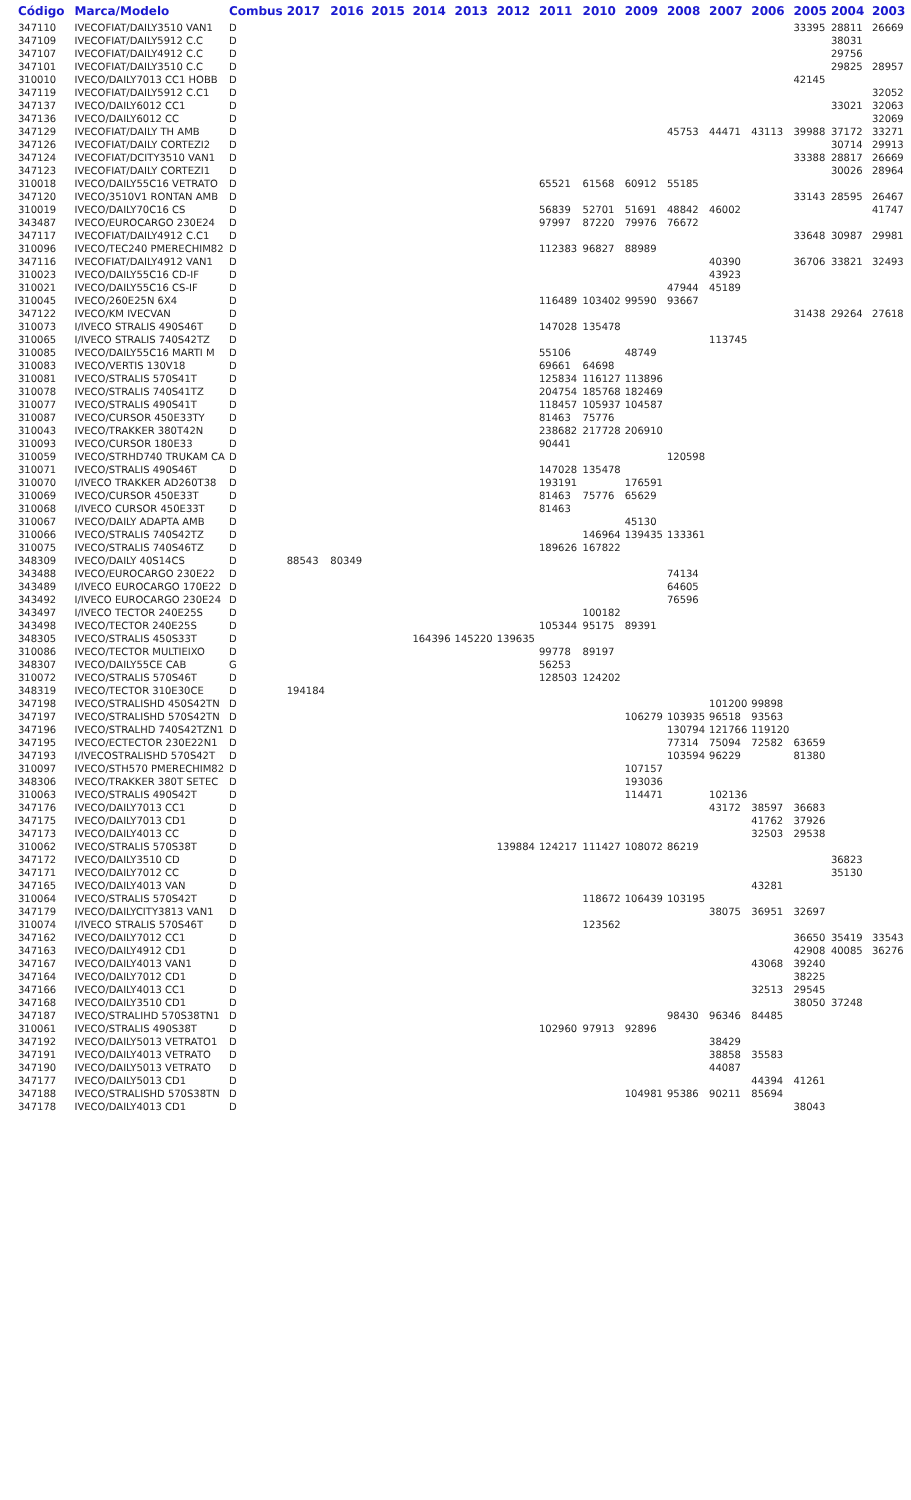| Código | Marca/Modelo | Combus | 2017 | 2016 | 2015 | 2014 | 2013 | 2012 | 2011 | 2010 | 2009 | 2008 | 2007 | 2006 | 2005 | 2004 | 2003 |
| --- | --- | --- | --- | --- | --- | --- | --- | --- | --- | --- | --- | --- | --- | --- | --- | --- | --- |
| 347110 | IVECOFIAT/DAILY3510 VAN1 | D | | | | | | | | | | | | | 33395 | 28811 | 26669 |
| 347109 | IVECOFIAT/DAILY5912 C.C | D | | | | | | | | | | | | | | 38031 | |
| 347107 | IVECOFIAT/DAILY4912 C.C | D | | | | | | | | | | | | | | 29756 | |
| 347101 | IVECOFIAT/DAILY3510 C.C | D | | | | | | | | | | | | | | 29825 | 28957 |
| 310010 | IVECO/DAILY7013 CC1 HOBB | D | | | | | | | | | | | | | 42145 | | |
| 347119 | IVECOFIAT/DAILY5912 C.C1 | D | | | | | | | | | | | | | | | 32052 |
| 347137 | IVECO/DAILY6012 CC1 | D | | | | | | | | | | | | | | 33021 | 32063 |
| 347136 | IVECO/DAILY6012 CC | D | | | | | | | | | | | | | | | 32069 |
| 347129 | IVECOFIAT/DAILY TH AMB | D | | | | | | | | | | 45753 | 44471 | 43113 | 39988 | 37172 | 33271 |
| 347126 | IVECOFIAT/DAILY CORTEZI2 | D | | | | | | | | | | | | | | 30714 | 29913 |
| 347124 | IVECOFIAT/DCITY3510 VAN1 | D | | | | | | | | | | | | | 33388 | 28817 | 26669 |
| 347123 | IVECOFIAT/DAILY CORTEZI1 | D | | | | | | | | | | | | | | 30026 | 28964 |
| 310018 | IVECO/DAILY55C16 VETRATO | D | | | | | | | 65521 | 61568 | 60912 | 55185 | | | | | |
| 347120 | IVECO/3510V1 RONTAN AMB | D | | | | | | | | | | | | | 33143 | 28595 | 26467 |
| 310019 | IVECO/DAILY70C16 CS | D | | | | | | | 56839 | 52701 | 51691 | 48842 | 46002 | | | | 41747 |
| 343487 | IVECO/EUROCARGO 230E24 | D | | | | | | | 97997 | 87220 | 79976 | 76672 | | | | | |
| 347117 | IVECOFIAT/DAILY4912 C.C1 | D | | | | | | | | | | | | | 33648 | 30987 | 29981 |
| 310096 | IVECO/TEC240 PMERECHIM82 | D | | | | | | | 112383 | 96827 | 88989 | | | | | | |
| 347116 | IVECOFIAT/DAILY4912 VAN1 | D | | | | | | | | | | | 40390 | | 36706 | 33821 | 32493 |
| 310023 | IVECO/DAILY55C16 CD-IF | D | | | | | | | | | | | 43923 | | | | |
| 310021 | IVECO/DAILY55C16 CS-IF | D | | | | | | | | | | 47944 | 45189 | | | | |
| 310045 | IVECO/260E25N 6X4 | D | | | | | | | 116489 | 103402 | 99590 | 93667 | | | | | |
| 347122 | IVECO/KM IVECVAN | D | | | | | | | | | | | | | 31438 | 29264 | 27618 |
| 310073 | I/IVECO STRALIS 490S46T | D | | | | | | | 147028 | 135478 | | | | | | | |
| 310065 | I/IVECO STRALIS 740S42TZ | D | | | | | | | | | | | 113745 | | | | |
| 310085 | IVECO/DAILY55C16 MARTI M | D | | | | | | | 55106 | | 48749 | | | | | | |
| 310083 | IVECO/VERTIS 130V18 | D | | | | | | | 69661 | 64698 | | | | | | | |
| 310081 | IVECO/STRALIS 570S41T | D | | | | | | | 125834 | 116127 | 113896 | | | | | | |
| 310078 | IVECO/STRALIS 740S41TZ | D | | | | | | | 204754 | 185768 | 182469 | | | | | | |
| 310077 | IVECO/STRALIS 490S41T | D | | | | | | | 118457 | 105937 | 104587 | | | | | | |
| 310087 | IVECO/CURSOR 450E33TY | D | | | | | | | 81463 | 75776 | | | | | | | |
| 310043 | IVECO/TRAKKER 380T42N | D | | | | | | | 238682 | 217728 | 206910 | | | | | | |
| 310093 | IVECO/CURSOR 180E33 | D | | | | | | | 90441 | | | | | | | | |
| 310059 | IVECO/STRHD740 TRUKAM CA | D | | | | | | | | | | 120598 | | | | | |
| 310071 | IVECO/STRALIS 490S46T | D | | | | | | | 147028 | 135478 | | | | | | | |
| 310070 | I/IVECO TRAKKER AD260T38 | D | | | | | | | 193191 | | 176591 | | | | | | |
| 310069 | IVECO/CURSOR 450E33T | D | | | | | | | 81463 | 75776 | 65629 | | | | | | |
| 310068 | I/IVECO CURSOR 450E33T | D | | | | | | | 81463 | | | | | | | | |
| 310067 | IVECO/DAILY ADAPTA AMB | D | | | | | | | | | 45130 | | | | | | |
| 310066 | IVECO/STRALIS 740S42TZ | D | | | | | | | | 146964 | 139435 | 133361 | | | | | |
| 310075 | IVECO/STRALIS 740S46TZ | D | | | | | | | 189626 | 167822 | | | | | | | |
| 348309 | IVECO/DAILY 40S14CS | D | 88543 | 80349 | | | | | | | | | | | | | |
| 343488 | IVECO/EUROCARGO 230E22 | D | | | | | | | | | | 74134 | | | | | |
| 343489 | I/IVECO EUROCARGO 170E22 | D | | | | | | | | | | 64605 | | | | | |
| 343492 | I/IVECO EUROCARGO 230E24 | D | | | | | | | | | | 76596 | | | | | |
| 343497 | I/IVECO TECTOR 240E25S | D | | | | | | | | 100182 | | | | | | | |
| 343498 | IVECO/TECTOR 240E25S | D | | | | | | | 105344 | 95175 | 89391 | | | | | | |
| 348305 | IVECO/STRALIS 450S33T | D | | | | 164396 | 145220 | 139635 | | | | | | | | | |
| 310086 | IVECO/TECTOR MULTIEIXO | D | | | | | | | 99778 | 89197 | | | | | | | |
| 348307 | IVECO/DAILY55CE CAB | G | | | | | | | 56253 | | | | | | | | |
| 310072 | IVECO/STRALIS 570S46T | D | | | | | | | 128503 | 124202 | | | | | | | |
| 348319 | IVECO/TECTOR 310E30CE | D | 194184 | | | | | | | | | | | | | | |
| 347198 | IVECO/STRALISHD 450S42TN | D | | | | | | | | | | | 101200 | 99898 | | | |
| 347197 | IVECO/STRALISHD 570S42TN | D | | | | | | | | | 106279 | 103935 | 96518 | 93563 | | | |
| 347196 | IVECO/STRALHD 740S42TZN1 | D | | | | | | | | | | 130794 | 121766 | 119120 | | | |
| 347195 | IVECO/ECTECTOR 230E22N1 | D | | | | | | | | | | 77314 | 75094 | 72582 | 63659 | | |
| 347193 | I/IVECOSTRALISHD 570S42T | D | | | | | | | | | | 103594 | 96229 | | 81380 | | |
| 310097 | IVECO/STH570 PMERECHIM82 | D | | | | | | | | | 107157 | | | | | | |
| 348306 | IVECO/TRAKKER 380T SETEC | D | | | | | | | | | 193036 | | | | | | |
| 310063 | IVECO/STRALIS 490S42T | D | | | | | | | | | 114471 | | 102136 | | | | |
| 347176 | IVECO/DAILY7013 CC1 | D | | | | | | | | | | | 43172 | 38597 | 36683 | | |
| 347175 | IVECO/DAILY7013 CD1 | D | | | | | | | | | | | | 41762 | 37926 | | |
| 347173 | IVECO/DAILY4013 CC | D | | | | | | | | | | | | 32503 | 29538 | | |
| 310062 | IVECO/STRALIS 570S38T | D | | | | | | 139884 | 124217 | 111427 | 108072 | 86219 | | | | | |
| 347172 | IVECO/DAILY3510 CD | D | | | | | | | | | | | | | | 36823 | |
| 347171 | IVECO/DAILY7012 CC | D | | | | | | | | | | | | | | 35130 | |
| 347165 | IVECO/DAILY4013 VAN | D | | | | | | | | | | | | 43281 | | | |
| 310064 | IVECO/STRALIS 570S42T | D | | | | | | | | 118672 | 106439 | 103195 | | | | | |
| 347179 | IVECO/DAILYCITY3813 VAN1 | D | | | | | | | | | | | 38075 | 36951 | 32697 | | |
| 310074 | I/IVECO STRALIS 570S46T | D | | | | | | | | 123562 | | | | | | | |
| 347162 | IVECO/DAILY7012 CC1 | D | | | | | | | | | | | | | 36650 | 35419 | 33543 |
| 347163 | IVECO/DAILY4912 CD1 | D | | | | | | | | | | | | | 42908 | 40085 | 36276 |
| 347167 | IVECO/DAILY4013 VAN1 | D | | | | | | | | | | | | 43068 | 39240 | | |
| 347164 | IVECO/DAILY7012 CD1 | D | | | | | | | | | | | | | 38225 | | |
| 347166 | IVECO/DAILY4013 CC1 | D | | | | | | | | | | | | 32513 | 29545 | | |
| 347168 | IVECO/DAILY3510 CD1 | D | | | | | | | | | | | | | 38050 | 37248 | |
| 347187 | IVECO/STRALIHD 570S38TN1 | D | | | | | | | | | | 98430 | 96346 | 84485 | | | |
| 310061 | IVECO/STRALIS 490S38T | D | | | | | | | 102960 | 97913 | 92896 | | | | | | |
| 347192 | IVECO/DAILY5013 VETRATO1 | D | | | | | | | | | | | 38429 | | | | |
| 347191 | IVECO/DAILY4013 VETRATO | D | | | | | | | | | | | 38858 | 35583 | | | |
| 347190 | IVECO/DAILY5013 VETRATO | D | | | | | | | | | | | 44087 | | | | |
| 347177 | IVECO/DAILY5013 CD1 | D | | | | | | | | | | | | 44394 | 41261 | | |
| 347188 | IVECO/STRALISHD 570S38TN | D | | | | | | | | | 104981 | 95386 | 90211 | 85694 | | | |
| 347178 | IVECO/DAILY4013 CD1 | D | | | | | | | | | | | | | 38043 | | |